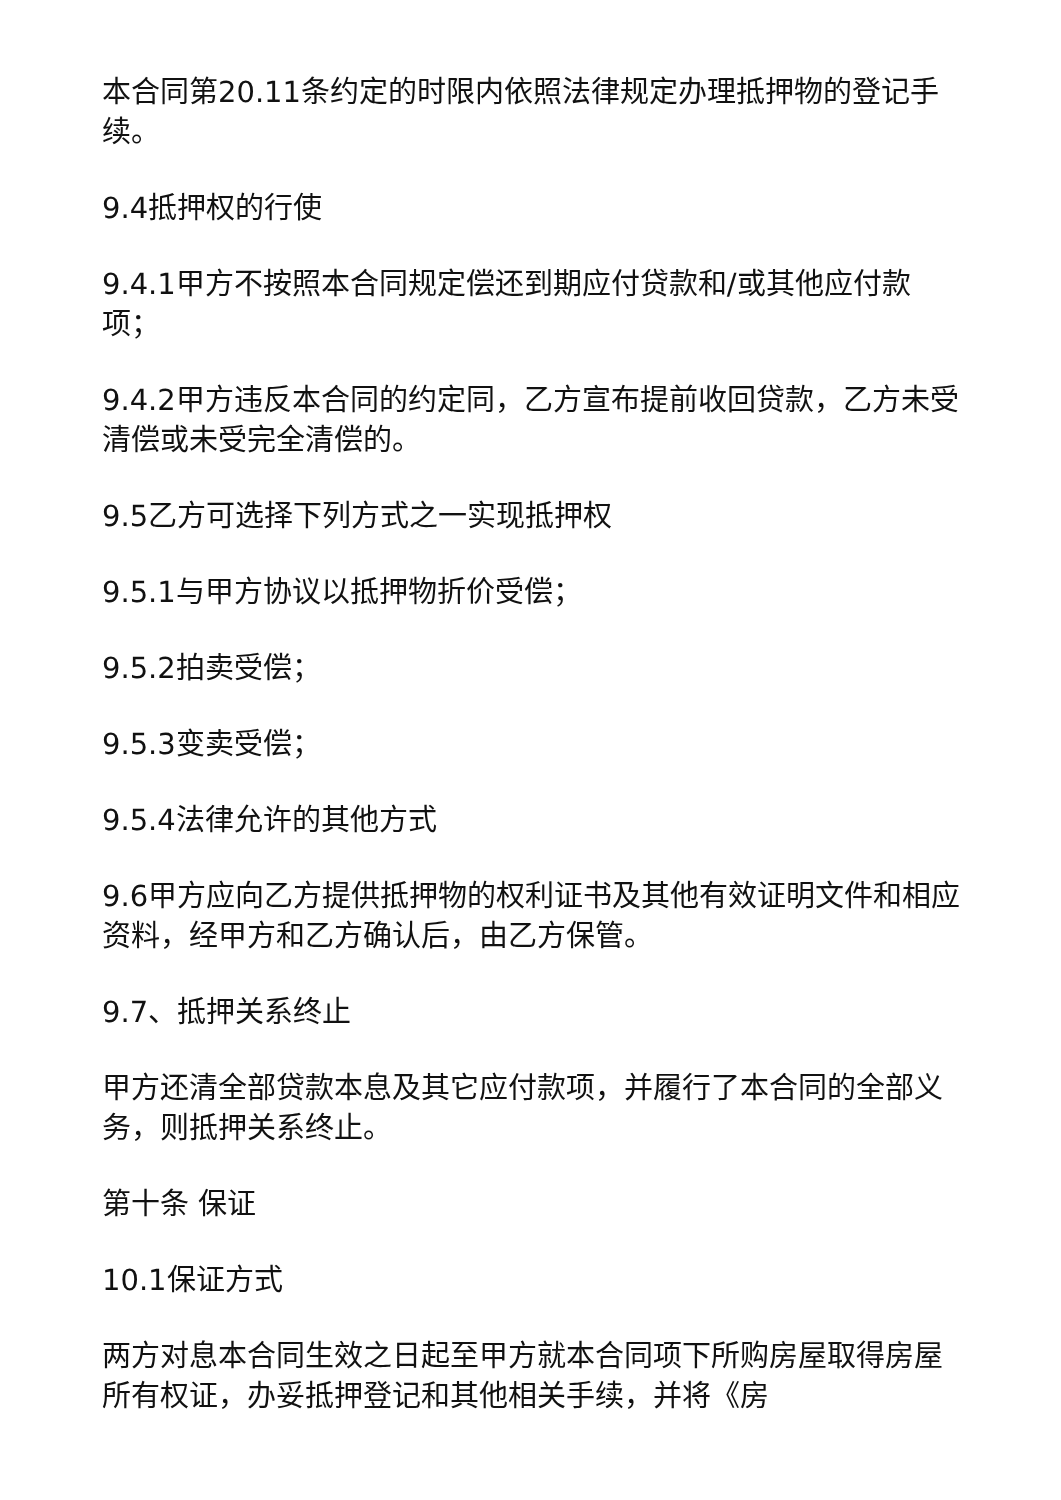本合同第20.11条约定的时限内依照法律规定办理抵押物的登记手续。
9.4抵押权的行使
9.4.1甲方不按照本合同规定偿还到期应付贷款和/或其他应付款项；
9.4.2甲方违反本合同的约定同，乙方宣布提前收回贷款，乙方未受清偿或未受完全清偿的。
9.5乙方可选择下列方式之一实现抵押权
9.5.1与甲方协议以抵押物折价受偿；
9.5.2拍卖受偿；
9.5.3变卖受偿；
9.5.4法律允许的其他方式
9.6甲方应向乙方提供抵押物的权利证书及其他有效证明文件和相应资料，经甲方和乙方确认后，由乙方保管。
9.7、抵押关系终止
甲方还清全部贷款本息及其它应付款项，并履行了本合同的全部义务，则抵押关系终止。
第十条 保证
10.1保证方式
两方对息本合同生效之日起至甲方就本合同项下所购房屋取得房屋所有权证，办妥抵押登记和其他相关手续，并将《房